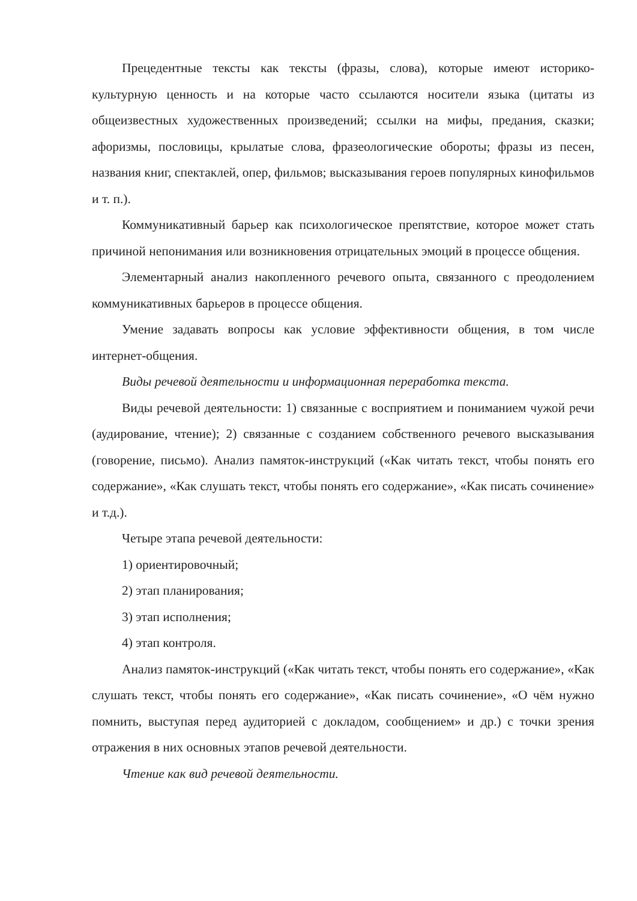Прецедентные тексты как тексты (фразы, слова), которые имеют историко-культурную ценность и на которые часто ссылаются носители языка (цитаты из общеизвестных художественных произведений; ссылки на мифы, предания, сказки; афоризмы, пословицы, крылатые слова, фразеологические обороты; фразы из песен, названия книг, спектаклей, опер, фильмов; высказывания героев популярных кинофильмов и т. п.).
Коммуникативный барьер как психологическое препятствие, которое может стать причиной непонимания или возникновения отрицательных эмоций в процессе общения.
Элементарный анализ накопленного речевого опыта, связанного с преодолением коммуникативных барьеров в процессе общения.
Умение задавать вопросы как условие эффективности общения, в том числе интернет-общения.
Виды речевой деятельности и информационная переработка текста.
Виды речевой деятельности: 1) связанные с восприятием и пониманием чужой речи (аудирование, чтение); 2) связанные с созданием собственного речевого высказывания (говорение, письмо). Анализ памяток-инструкций («Как читать текст, чтобы понять его содержание», «Как слушать текст, чтобы понять его содержание», «Как писать сочинение» и т.д.).
Четыре этапа речевой деятельности:
1) ориентировочный;
2) этап планирования;
3) этап исполнения;
4) этап контроля.
Анализ памяток-инструкций («Как читать текст, чтобы понять его содержание», «Как слушать текст, чтобы понять его содержание», «Как писать сочинение», «О чём нужно помнить, выступая перед аудиторией с докладом, сообщением» и др.) с точки зрения отражения в них основных этапов речевой деятельности.
Чтение как вид речевой деятельности.